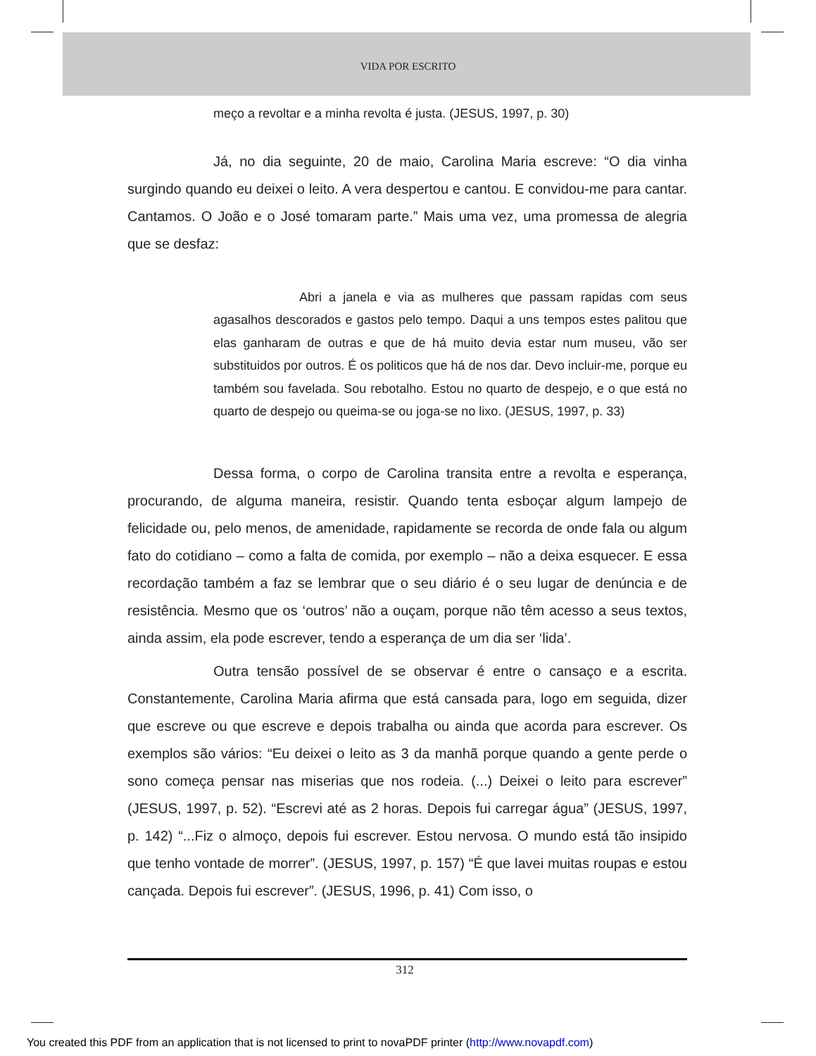VIDA POR ESCRITO
meço a revoltar e a minha revolta é justa. (JESUS, 1997, p. 30)
Já, no dia seguinte, 20 de maio, Carolina Maria escreve: “O dia vinha surgindo quando eu deixei o leito. A vera despertou e cantou. E convidou-me para cantar. Cantamos. O João e o José tomaram parte.” Mais uma vez, uma promessa de alegria que se desfaz:
Abri a janela e via as mulheres que passam rapidas com seus agasalhos descorados e gastos pelo tempo. Daqui a uns tempos estes palitou que elas ganharam de outras e que de há muito devia estar num museu, vão ser substituidos por outros. É os politicos que há de nos dar. Devo incluir-me, porque eu também sou favelada. Sou rebotalho. Estou no quarto de despejo, e o que está no quarto de despejo ou queima-se ou joga-se no lixo. (JESUS, 1997, p. 33)
Dessa forma, o corpo de Carolina transita entre a revolta e esperança, procurando, de alguma maneira, resistir. Quando tenta esboçar algum lampejo de felicidade ou, pelo menos, de amenidade, rapidamente se recorda de onde fala ou algum fato do cotidiano – como a falta de comida, por exemplo – não a deixa esquecer. E essa recordação também a faz se lembrar que o seu diário é o seu lugar de denúncia e de resistência. Mesmo que os ‘outros’ não a ouçam, porque não têm acesso a seus textos, ainda assim, ela pode escrever, tendo a esperança de um dia ser ‘lida’.
Outra tensão possível de se observar é entre o cansaço e a escrita. Constantemente, Carolina Maria afirma que está cansada para, logo em seguida, dizer que escreve ou que escreve e depois trabalha ou ainda que acorda para escrever. Os exemplos são vários: “Eu deixei o leito as 3 da manhã porque quando a gente perde o sono começa pensar nas miserias que nos rodeia. (...) Deixei o leito para escrever” (JESUS, 1997, p. 52). “Escrevi até as 2 horas. Depois fui carregar água” (JESUS, 1997, p. 142) “...Fiz o almoço, depois fui escrever. Estou nervosa. O mundo está tão insipido que tenho vontade de morrer”. (JESUS, 1997, p. 157) “É que lavei muitas roupas e estou cançada. Depois fui escrever”. (JESUS, 1996, p. 41) Com isso, o
312
You created this PDF from an application that is not licensed to print to novaPDF printer (http://www.novapdf.com)